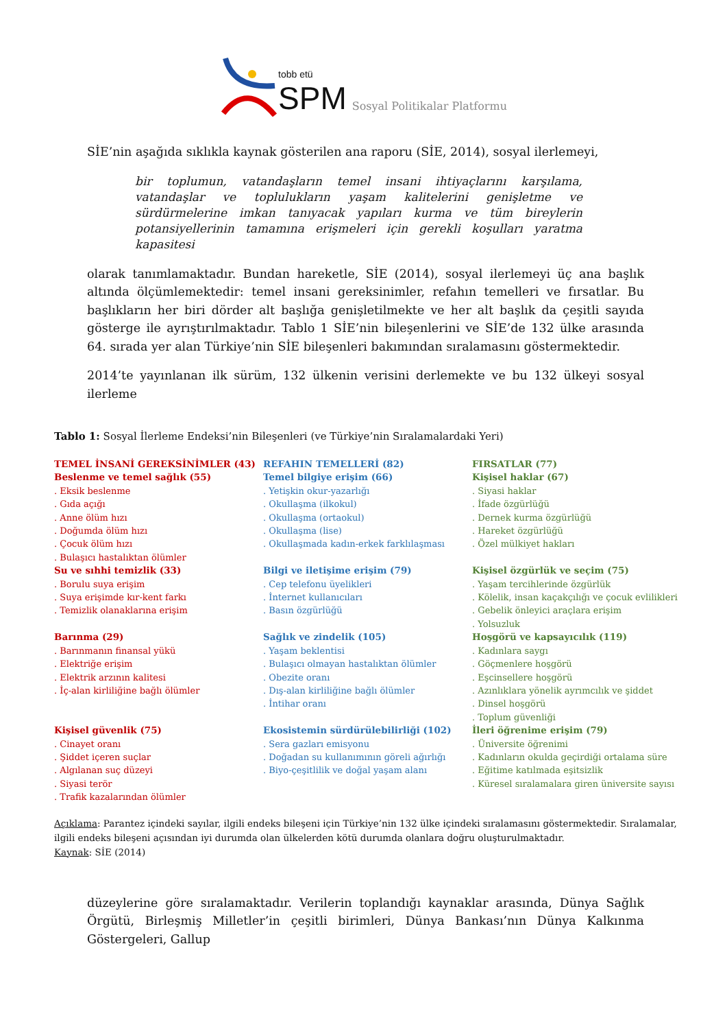tobb etü
SPM
Sosyal Politikalar Platformu
SİE’nin aşağıda sıklıkla kaynak gösterilen ana raporu (SİE, 2014), sosyal ilerlemeyi,
bir toplumun, vatandaşların temel insani ihtiyaçlarını karşılama, vatandaşlar ve toplulukların yaşam kalitelerini genişletme ve sürdürmelerine imkan tanıyacak yapıları kurma ve tüm bireylerin potansiyellerinin tamamına erişmeleri için gerekli koşulları yaratma kapasitesi
olarak tanımlamaktadır. Bundan hareketle, SİE (2014), sosyal ilerlemeyi üç ana başlık altında ölçümlemektedir: temel insani gereksinimler, refahın temelleri ve fırsatlar. Bu başlıkların her biri dörder alt başlığa genişletilmekte ve her alt başlık da çeşitli sayıda gösterge ile ayrıştırılmaktadır. Tablo 1 SİE’nin bileşenlerini ve SİE’de 132 ülke arasında 64. sırada yer alan Türkiye’nin SİE bileşenleri bakımından sıralamasını göstermektedir.
2014’te yayınlanan ilk sürüm, 132 ülkenin verisini derlemekte ve bu 132 ülkeyi sosyal ilerleme
Tablo 1: Sosyal İlerleme Endeksi’nin Bileşenleri (ve Türkiye’nin Sıralamalardaki Yeri)
| TEMEL İNSANİ GEREKSİNİMLER (43) Beslenme ve temel sağlık (55) . Eksik beslenme . Gıda açığı . Anne ölüm hızı . Doğumda ölüm hızı . Çocuk ölüm hızı . Bulaşıcı hastalıktan ölümler Su ve sıhhi temizlik (33) . Borulu suya erişim . Suya erişimde kır-kent farkı . Temizlik olanaklarına erişim Barınma (29) . Barınmanın finansal yükü . Elektriğe erişim . Elektrik arzının kalitesi . İç-alan kirliliğine bağlı ölümler Kişisel güvenlik (75) . Cinayet oranı . Şiddet içeren suçlar . Algılanan suç düzeyi . Siyasi terör . Trafik kazalarından ölümler | REFAHIN TEMELLERİ (82) Temel bilgiye erişim (66) . Yetişkin okur-yazarlığı . Okullaşma (ilkokul) . Okullaşma (ortaokul) . Okullaşma (lise) . Okullaşmada kadın-erkek farklılaşması Bilgi ve iletişime erişim (79) . Cep telefonu üyelikleri . İnternet kullanıcıları . Basın özgürlüğü Sağlık ve zindelik (105) . Yaşam beklentisi . Bulaşıcı olmayan hastalıktan ölümler . Obezite oranı . Dış-alan kirliliğine bağlı ölümler . İntihar oranı Ekosistemin sürdürülebilirliği (102) . Sera gazları emisyonu . Doğadan su kullanımının göreli ağırlığı . Biyo-çeşitlilik ve doğal yaşam alanı | FIRSATLAR (77) Kişisel haklar (67) . Siyasi haklar . İfade özgürlüğü . Dernek kurma özgürlüğü . Hareket özgürlüğü . Özel mülkiyet hakları Kişisel özgürlük ve seçim (75) . Yaşam tercihlerinde özgürlük . Kölelik, insan kaçakçılığı ve çocuk evlilikleri . Gebelik önleyici araçlara erişim . Yolsuzluk Hoşgörü ve kapsayıcılık (119) . Kadınlara saygı . Göçmenlere hoşgörü . Eşcinsellere hoşgörü . Azınlıklara yönelik ayrımcılık ve şiddet . Dinsel hoşgörü . Toplum güvenliği İleri öğrenime erişim (79) . Üniversite öğrenimi . Kadınların okulda geçirdiği ortalama süre . Eğitime katılmada eşitsizlik . Küresel sıralamalara giren üniversite sayısı |
Açıklama: Parantez içindeki sayılar, ilgili endeks bileşeni için Türkiye’nin 132 ülke içindeki sıralamasını göstermektedir. Sıralamalar, ilgili endeks bileşeni açısından iyi durumda olan ülkelerden kötü durumda olanlara doğru oluşturulmaktadır.
Kaynak: SİE (2014)
düzeylerine göre sıralamaktadır. Verilerin toplandığı kaynaklar arasında, Dünya Sağlık Örgütü, Birleşmiş Milletler’in çeşitli birimleri, Dünya Bankası’nın Dünya Kalkınma Göstergeleri, Gallup